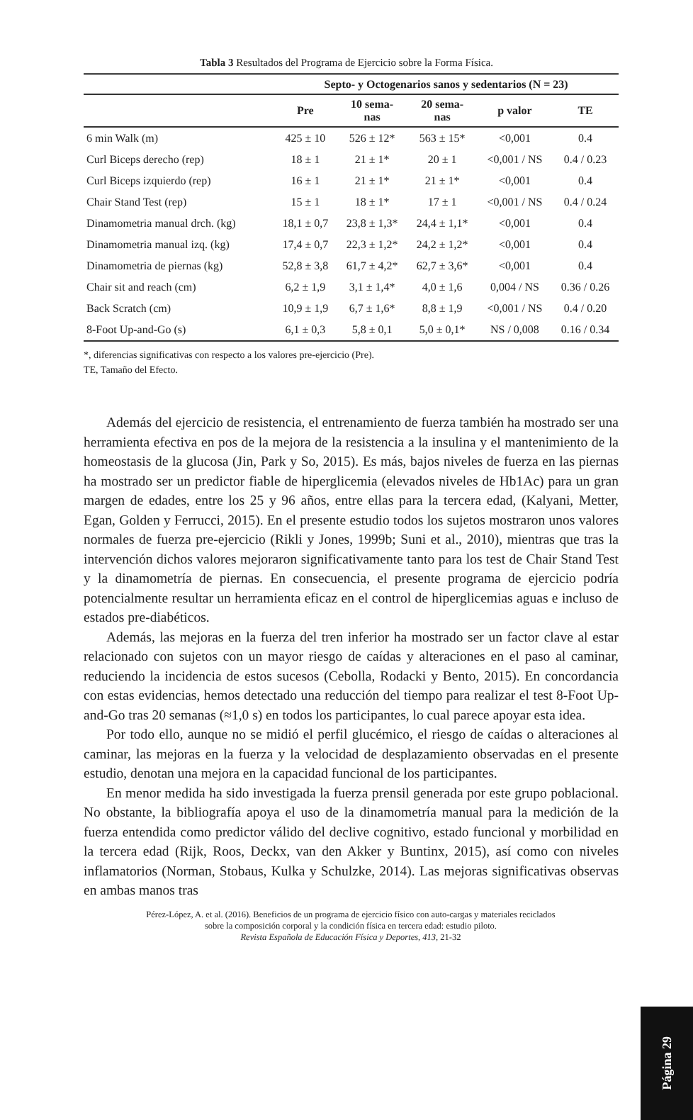Tabla 3 Resultados del Programa de Ejercicio sobre la Forma Física.
| | Septo- y Octogenarios sanos y sedentarios (N = 23) | | | | |
| --- | --- | --- | --- | --- | --- |
| | Pre | 10 sema- nas | 20 sema- nas | p valor | TE |
| 6 min Walk (m) | 425 ± 10 | 526 ± 12* | 563 ± 15* | <0,001 | 0.4 |
| Curl Biceps derecho (rep) | 18 ± 1 | 21 ± 1* | 20 ± 1 | <0,001 / NS | 0.4 / 0.23 |
| Curl Biceps izquierdo (rep) | 16 ± 1 | 21 ± 1* | 21 ± 1* | <0,001 | 0.4 |
| Chair Stand Test (rep) | 15 ± 1 | 18 ± 1* | 17 ± 1 | <0,001 / NS | 0.4 / 0.24 |
| Dinamometria manual drch. (kg) | 18,1 ± 0,7 | 23,8 ± 1,3* | 24,4 ± 1,1* | <0,001 | 0.4 |
| Dinamometria manual izq. (kg) | 17,4 ± 0,7 | 22,3 ± 1,2* | 24,2 ± 1,2* | <0,001 | 0.4 |
| Dinamometria de piernas (kg) | 52,8 ± 3,8 | 61,7 ± 4,2* | 62,7 ± 3,6* | <0,001 | 0.4 |
| Chair sit and reach (cm) | 6,2 ± 1,9 | 3,1 ± 1,4* | 4,0 ± 1,6 | 0,004 / NS | 0.36 / 0.26 |
| Back Scratch (cm) | 10,9 ± 1,9 | 6,7 ± 1,6* | 8,8 ± 1,9 | <0,001 / NS | 0.4 / 0.20 |
| 8-Foot Up-and-Go (s) | 6,1 ± 0,3 | 5,8 ± 0,1 | 5,0 ± 0,1* | NS / 0,008 | 0.16 / 0.34 |
*, diferencias significativas con respecto a los valores pre-ejercicio (Pre).
TE, Tamaño del Efecto.
Además del ejercicio de resistencia, el entrenamiento de fuerza también ha mostrado ser una herramienta efectiva en pos de la mejora de la resistencia a la insulina y el mantenimiento de la homeostasis de la glucosa (Jin, Park y So, 2015). Es más, bajos niveles de fuerza en las piernas ha mostrado ser un predictor fiable de hiperglicemia (elevados niveles de Hb1Ac) para un gran margen de edades, entre los 25 y 96 años, entre ellas para la tercera edad, (Kalyani, Metter, Egan, Golden y Ferrucci, 2015). En el presente estudio todos los sujetos mostraron unos valores normales de fuerza pre-ejercicio (Rikli y Jones, 1999b; Suni et al., 2010), mientras que tras la intervención dichos valores mejoraron significativamente tanto para los test de Chair Stand Test y la dinamometría de piernas. En consecuencia, el presente programa de ejercicio podría potencialmente resultar un herramienta eficaz en el control de hiperglicemias aguas e incluso de estados pre-diabéticos.
Además, las mejoras en la fuerza del tren inferior ha mostrado ser un factor clave al estar relacionado con sujetos con un mayor riesgo de caídas y alteraciones en el paso al caminar, reduciendo la incidencia de estos sucesos (Cebolla, Rodacki y Bento, 2015). En concordancia con estas evidencias, hemos detectado una reducción del tiempo para realizar el test 8-Foot Up-and-Go tras 20 semanas (≈1,0 s) en todos los participantes, lo cual parece apoyar esta idea.
Por todo ello, aunque no se midió el perfil glucémico, el riesgo de caídas o alteraciones al caminar, las mejoras en la fuerza y la velocidad de desplazamiento observadas en el presente estudio, denotan una mejora en la capacidad funcional de los participantes.
En menor medida ha sido investigada la fuerza prensil generada por este grupo poblacional. No obstante, la bibliografía apoya el uso de la dinamometría manual para la medición de la fuerza entendida como predictor válido del declive cognitivo, estado funcional y morbilidad en la tercera edad (Rijk, Roos, Deckx, van den Akker y Buntinx, 2015), así como con niveles inflamatorios (Norman, Stobaus, Kulka y Schulzke, 2014). Las mejoras significativas observas en ambas manos tras
Pérez-López, A. et al. (2016). Beneficios de un programa de ejercicio físico con auto-cargas y materiales reciclados
sobre la composición corporal y la condición física en tercera edad: estudio piloto.
Revista Española de Educación Física y Deportes, 413, 21-32
Página 29